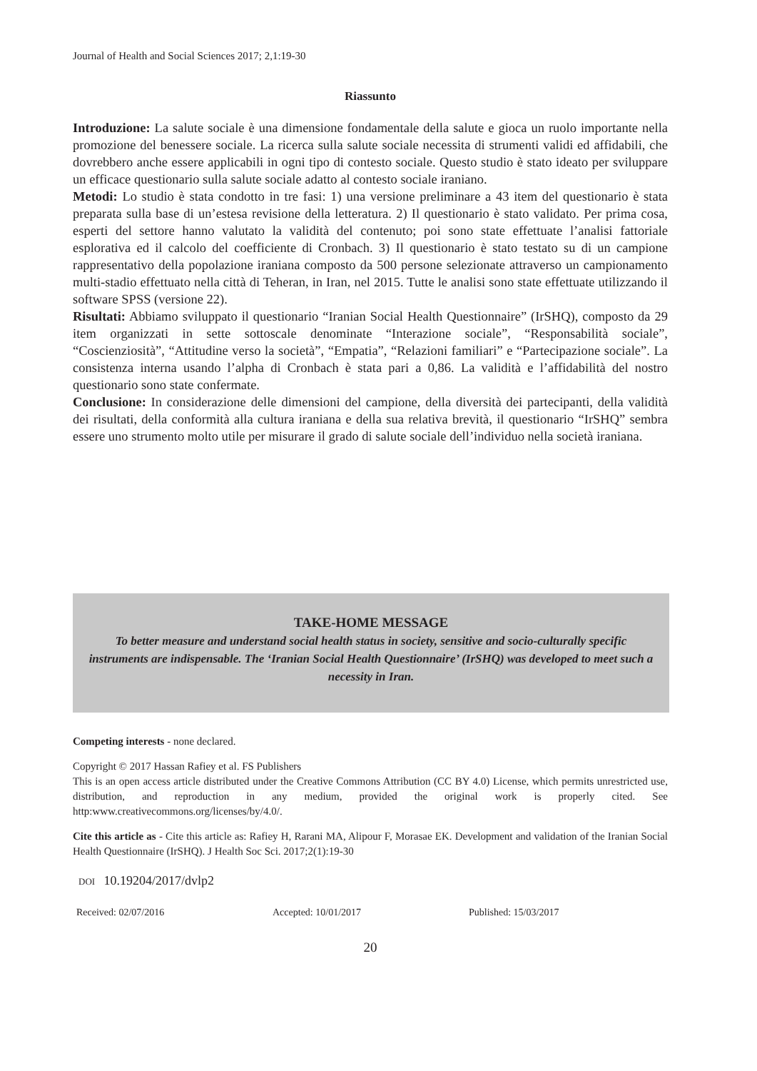Journal of Health and Social Sciences 2017; 2,1:19-30
Riassunto
Introduzione: La salute sociale è una dimensione fondamentale della salute e gioca un ruolo importante nella promozione del benessere sociale. La ricerca sulla salute sociale necessita di strumenti validi ed affidabili, che dovrebbero anche essere applicabili in ogni tipo di contesto sociale. Questo studio è stato ideato per sviluppare un efficace questionario sulla salute sociale adatto al contesto sociale iraniano.
Metodi: Lo studio è stata condotto in tre fasi: 1) una versione preliminare a 43 item del questionario è stata preparata sulla base di un’estesa revisione della letteratura. 2) Il questionario è stato validato. Per prima cosa, esperti del settore hanno valutato la validità del contenuto; poi sono state effettuate l’analisi fattoriale esplorativa ed il calcolo del coefficiente di Cronbach. 3) Il questionario è stato testato su di un campione rappresentativo della popolazione iraniana composto da 500 persone selezionate attraverso un campionamento multi-stadio effettuato nella città di Teheran, in Iran, nel 2015. Tutte le analisi sono state effettuate utilizzando il software SPSS (versione 22).
Risultati: Abbiamo sviluppato il questionario “Iranian Social Health Questionnaire” (IrSHQ), composto da 29 item organizzati in sette sottoscale denominate “Interazione sociale”, “Responsabilità sociale”, “Coscienziosità”, “Attitudine verso la società”, “Empatia”, “Relazioni familiari” e “Partecipazione sociale”. La consistenza interna usando l’alpha di Cronbach è stata pari a 0,86. La validità e l’affidabilità del nostro questionario sono state confermate.
Conclusione: In considerazione delle dimensioni del campione, della diversità dei partecipanti, della validità dei risultati, della conformità alla cultura iraniana e della sua relativa brevità, il questionario “IrSHQ” sembra essere uno strumento molto utile per misurare il grado di salute sociale dell’individuo nella società iraniana.
TAKE-HOME MESSAGE
To better measure and understand social health status in society, sensitive and socio-culturally specific instruments are indispensable. The ‘Iranian Social Health Questionnaire’ (IrSHQ) was developed to meet such a necessity in Iran.
Competing interests - none declared.
Copyright © 2017 Hassan Rafiey et al. FS Publishers
This is an open access article distributed under the Creative Commons Attribution (CC BY 4.0) License, which permits unrestricted use, distribution, and reproduction in any medium, provided the original work is properly cited. See http:www.creativecommons.org/licenses/by/4.0/.
Cite this article as - Cite this article as: Rafiey H, Rarani MA, Alipour F, Morasae EK. Development and validation of the Iranian Social Health Questionnaire (IrSHQ). J Health Soc Sci. 2017;2(1):19-30
DOI 10.19204/2017/dvlp2
Received: 02/07/2016 Accepted: 10/01/2017 Published: 15/03/2017
20